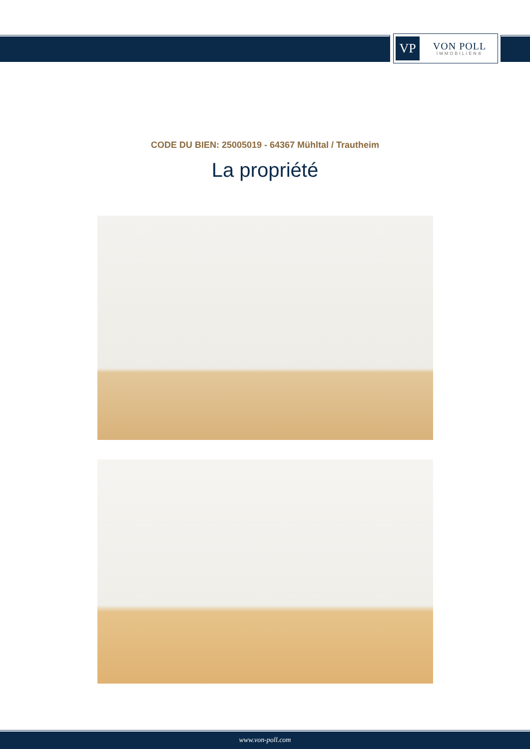VP
VON POLL
IMMOBILIEN®
CODE DU BIEN: 25005019 - 64367 Mühltal / Trautheim
La propriété
www.von-poll.com